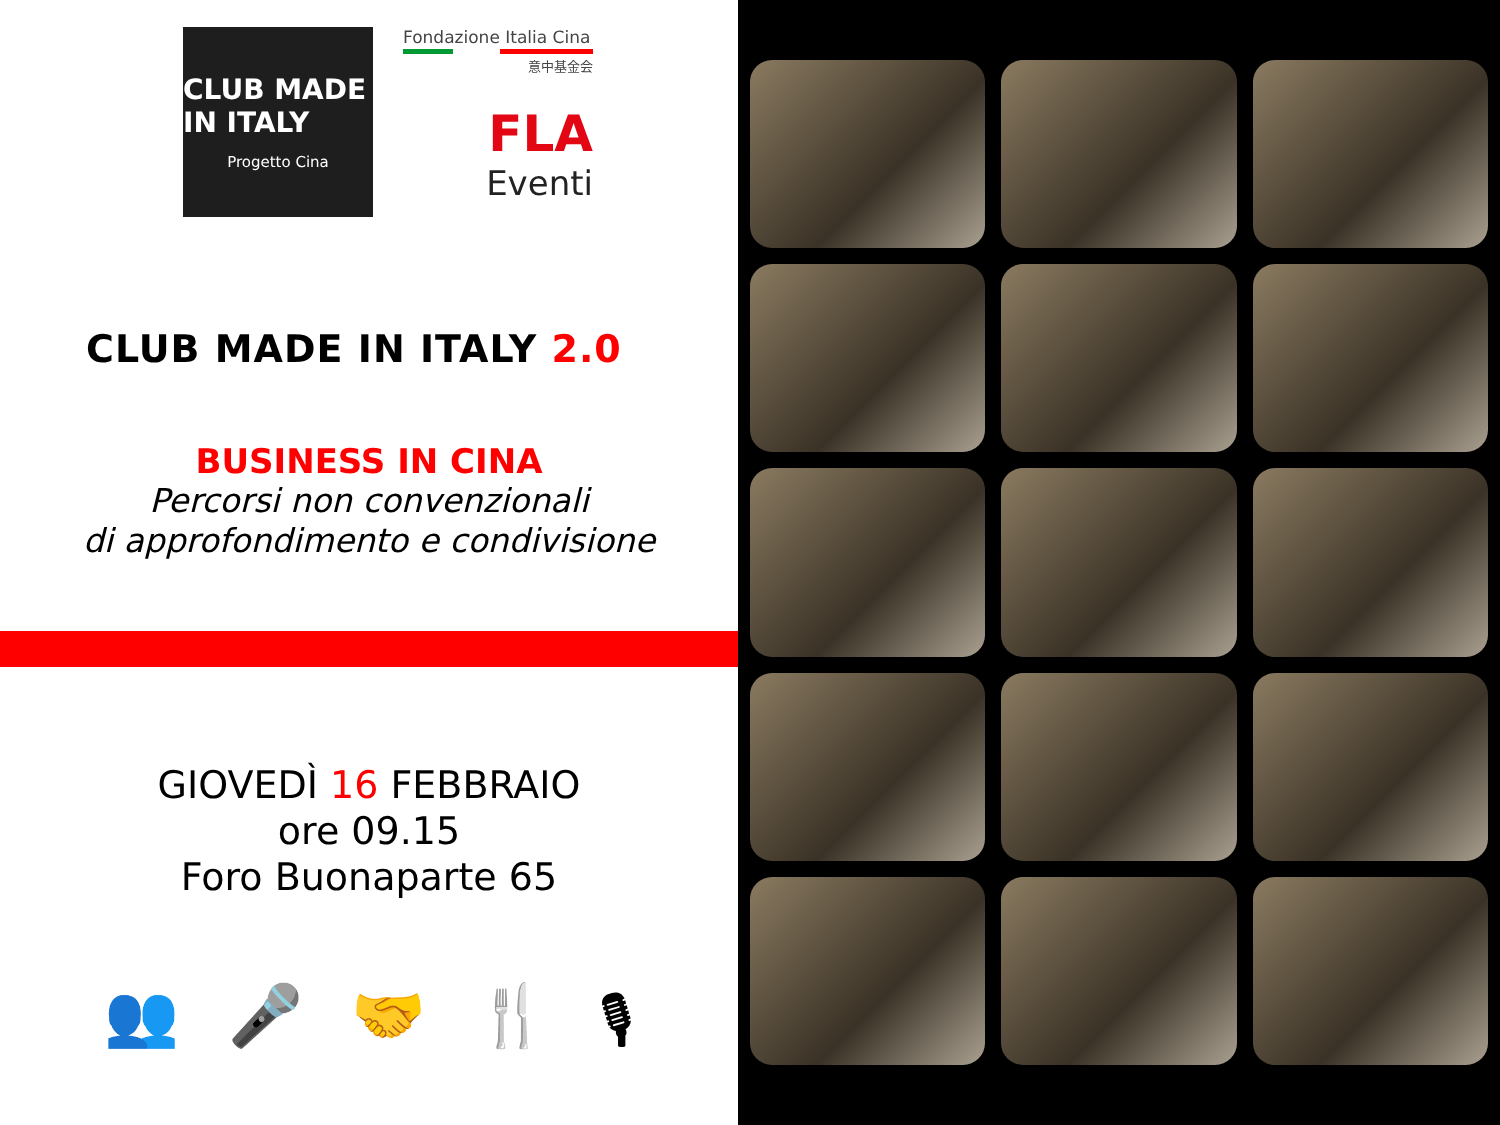CLUB MADE IN ITALY
Progetto Cina
Fondazione Italia Cina
意中基金会
FLA
Eventi
CLUB MADE IN ITALY 2.0
BUSINESS IN CINA
Percorsi non convenzionali
di approfondimento e condivisione
GIOVEDÌ 16 FEBBRAIO
ore 09.15
Foro Buonaparte 65
👥 🎤 🤝 🍴 🎙